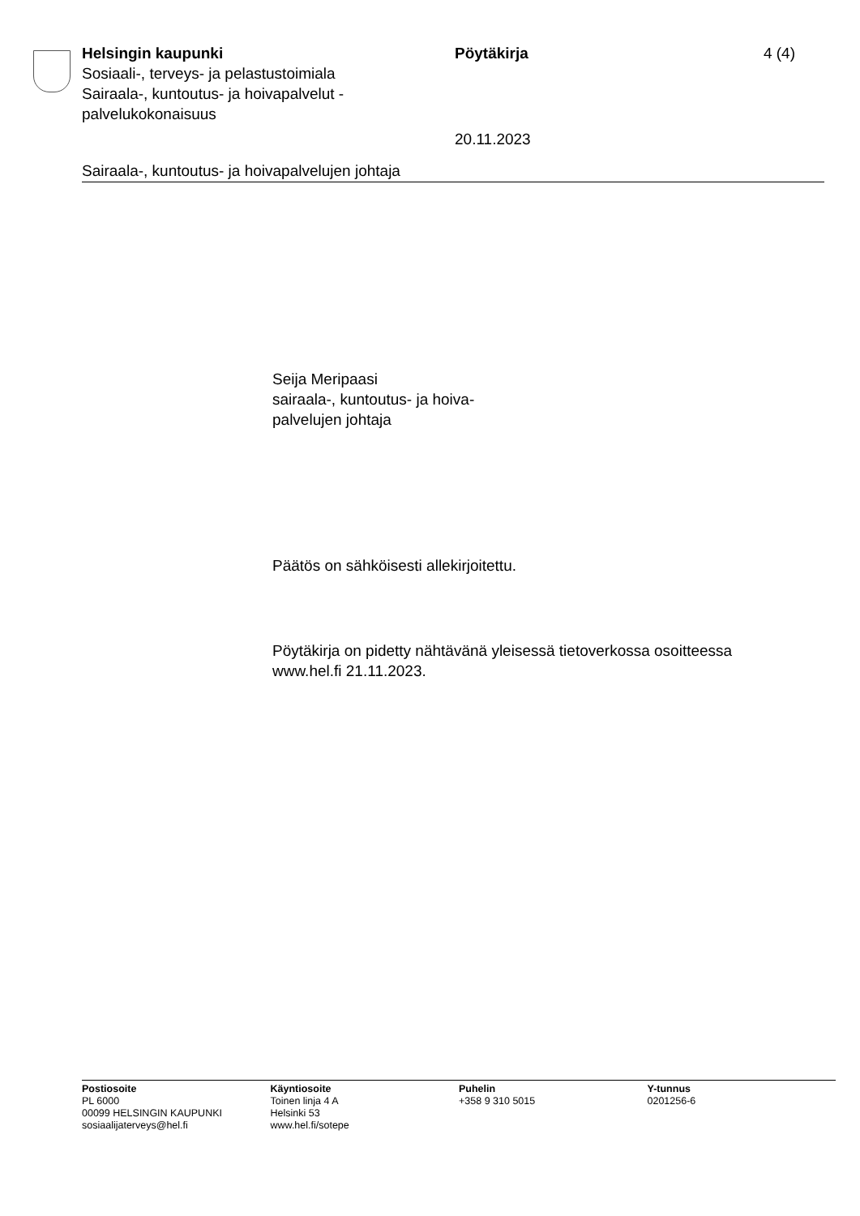Helsingin kaupunki
Sosiaali-, terveys- ja pelastustoimiala
Sairaala-, kuntoutus- ja hoivapalvelut - palvelukokonaisuus
Pöytäkirja
20.11.2023
4 (4)
Sairaala-, kuntoutus- ja hoivapalvelujen johtaja
Seija Meripaasi
sairaala-, kuntoutus- ja hoiva-
palvelujen johtaja
Päätös on sähköisesti allekirjoitettu.
Pöytäkirja on pidetty nähtävänä yleisessä tietoverkossa osoitteessa
www.hel.fi 21.11.2023.
Postiosoite
PL 6000
00099 HELSINGIN KAUPUNKI
sosiaalijaterveys@hel.fi
Käyntiosoite
Toinen linja 4 A
Helsinki 53
www.hel.fi/sotepe
Puhelin
+358 9 310 5015
Y-tunnus
0201256-6